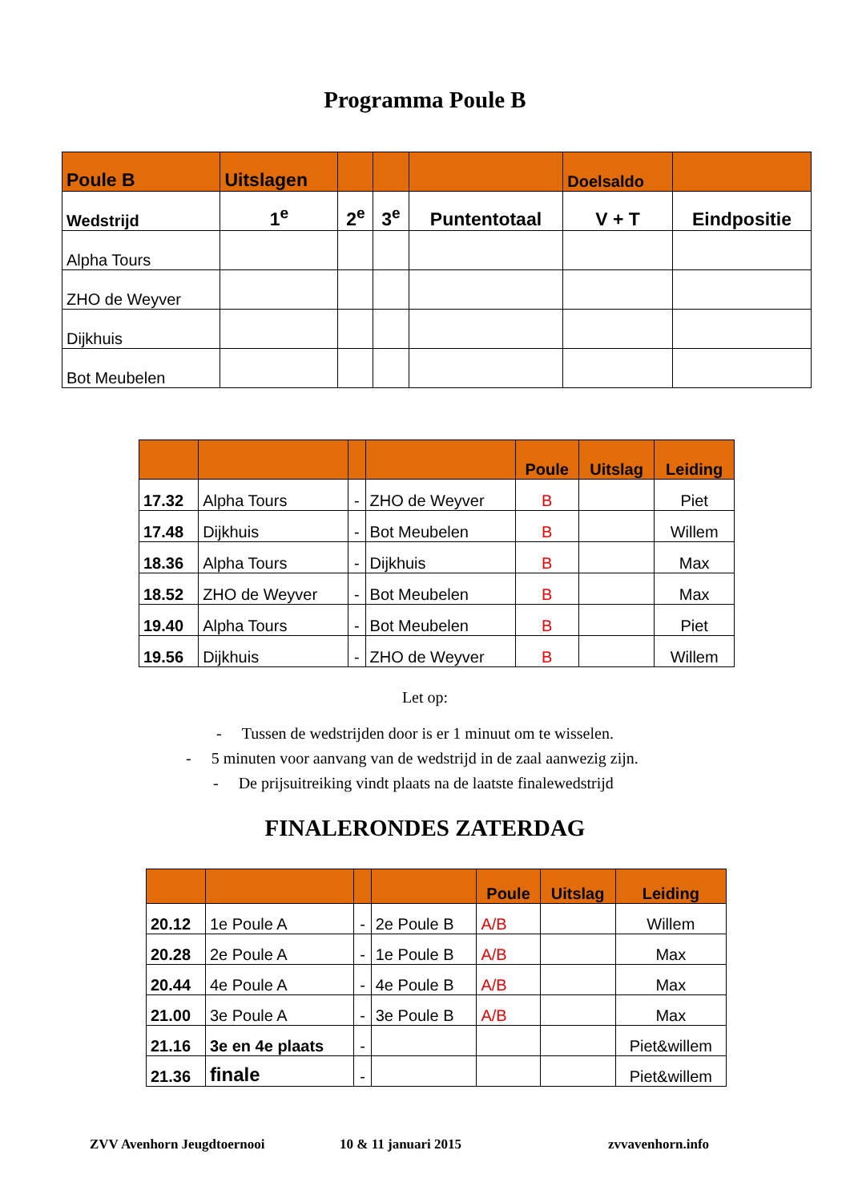Programma Poule B
| Poule B | Uitslagen | | | | Doelsaldo | |
| --- | --- | --- | --- | --- | --- | --- |
| Wedstrijd | 1<sup>e</sup> | 2<sup>e</sup> | 3<sup>e</sup> | Puntentotaal | V + T | Eindpositie |
| Alpha Tours | | | | | | |
| ZHO de Weyver | | | | | | |
| Dijkhuis | | | | | | |
| Bot Meubelen | | | | | | |
| | | | | Poule | Uitslag | Leiding |
| --- | --- | --- | --- | --- | --- | --- |
| 17.32 | Alpha Tours | - | ZHO de Weyver | B | | Piet |
| 17.48 | Dijkhuis | - | Bot Meubelen | B | | Willem |
| 18.36 | Alpha Tours | - | Dijkhuis | B | | Max |
| 18.52 | ZHO de Weyver | - | Bot Meubelen | B | | Max |
| 19.40 | Alpha Tours | - | Bot Meubelen | B | | Piet |
| 19.56 | Dijkhuis | - | ZHO de Weyver | B | | Willem |
Let op:
- Tussen de wedstrijden door is er 1 minuut om te wisselen.
- 5 minuten voor aanvang van de wedstrijd in de zaal aanwezig zijn.
- De prijsuitreiking vindt plaats na de laatste finalewedstrijd
FINALERONDES ZATERDAG
| | | | | Poule | Uitslag | Leiding |
| --- | --- | --- | --- | --- | --- | --- |
| 20.12 | 1e Poule A | - | 2e Poule B | A/B | | Willem |
| 20.28 | 2e Poule A | - | 1e Poule B | A/B | | Max |
| 20.44 | 4e Poule A | - | 4e Poule B | A/B | | Max |
| 21.00 | 3e Poule A | - | 3e Poule B | A/B | | Max |
| 21.16 | 3e en 4e plaats | - | | | | Piet&willem |
| 21.36 | finale | - | | | | Piet&willem |
ZVV Avenhorn Jeugdtoernooi 10 & 11 januari 2015 zvvavenhorn.info